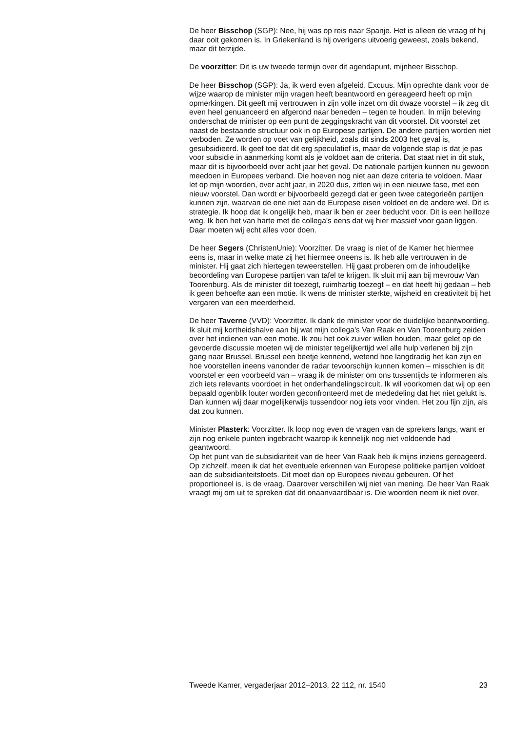De heer Bisschop (SGP): Nee, hij was op reis naar Spanje. Het is alleen de vraag of hij daar ooit gekomen is. In Griekenland is hij overigens uitvoerig geweest, zoals bekend, maar dit terzijde.
De voorzitter: Dit is uw tweede termijn over dit agendapunt, mijnheer Bisschop.
De heer Bisschop (SGP): Ja, ik werd even afgeleid. Excuus. Mijn oprechte dank voor de wijze waarop de minister mijn vragen heeft beantwoord en gereageerd heeft op mijn opmerkingen. Dit geeft mij vertrouwen in zijn volle inzet om dit dwaze voorstel – ik zeg dit even heel genuanceerd en afgerond naar beneden – tegen te houden. In mijn beleving onderschat de minister op een punt de zeggingskracht van dit voorstel. Dit voorstel zet naast de bestaande structuur ook in op Europese partijen. De andere partijen worden niet verboden. Ze worden op voet van gelijkheid, zoals dit sinds 2003 het geval is, gesubsidieerd. Ik geef toe dat dit erg speculatief is, maar de volgende stap is dat je pas voor subsidie in aanmerking komt als je voldoet aan de criteria. Dat staat niet in dit stuk, maar dit is bijvoorbeeld over acht jaar het geval. De nationale partijen kunnen nu gewoon meedoen in Europees verband. Die hoeven nog niet aan deze criteria te voldoen. Maar let op mijn woorden, over acht jaar, in 2020 dus, zitten wij in een nieuwe fase, met een nieuw voorstel. Dan wordt er bijvoorbeeld gezegd dat er geen twee categorieën partijen kunnen zijn, waarvan de ene niet aan de Europese eisen voldoet en de andere wel. Dit is strategie. Ik hoop dat ik ongelijk heb, maar ik ben er zeer beducht voor. Dit is een heilloze weg. Ik ben het van harte met de collega’s eens dat wij hier massief voor gaan liggen. Daar moeten wij echt alles voor doen.
De heer Segers (ChristenUnie): Voorzitter. De vraag is niet of de Kamer het hiermee eens is, maar in welke mate zij het hiermee oneens is. Ik heb alle vertrouwen in de minister. Hij gaat zich hiertegen teweerstellen. Hij gaat proberen om de inhoudelijke beoordeling van Europese partijen van tafel te krijgen. Ik sluit mij aan bij mevrouw Van Toorenburg. Als de minister dit toezegt, ruimhartig toezegt – en dat heeft hij gedaan – heb ik geen behoefte aan een motie. Ik wens de minister sterkte, wijsheid en creativiteit bij het vergaren van een meerderheid.
De heer Taverne (VVD): Voorzitter. Ik dank de minister voor de duidelijke beantwoording. Ik sluit mij kortheidshalve aan bij wat mijn collega’s Van Raak en Van Toorenburg zeiden over het indienen van een motie. Ik zou het ook zuiver willen houden, maar gelet op de gevoerde discussie moeten wij de minister tegelijkertijd wel alle hulp verlenen bij zijn gang naar Brussel. Brussel een beetje kennend, wetend hoe langdradig het kan zijn en hoe voorstellen ineens vanonder de radar tevoorschijn kunnen komen – misschien is dit voorstel er een voorbeeld van – vraag ik de minister om ons tussentijds te informeren als zich iets relevants voordoet in het onderhandelingscircuit. Ik wil voorkomen dat wij op een bepaald ogenblik louter worden geconfronteerd met de mededeling dat het niet gelukt is. Dan kunnen wij daar mogelijkerwijs tussendoor nog iets voor vinden. Het zou fijn zijn, als dat zou kunnen.
Minister Plasterk: Voorzitter. Ik loop nog even de vragen van de sprekers langs, want er zijn nog enkele punten ingebracht waarop ik kennelijk nog niet voldoende had geantwoord.
Op het punt van de subsidiariteit van de heer Van Raak heb ik mijns inziens gereageerd. Op zichzelf, meen ik dat het eventuele erkennen van Europese politieke partijen voldoet aan de subsidiariteitstoets. Dit moet dan op Europees niveau gebeuren. Of het proportioneel is, is de vraag. Daarover verschillen wij niet van mening. De heer Van Raak vraagt mij om uit te spreken dat dit onaanvaardbaar is. Die woorden neem ik niet over,
Tweede Kamer, vergaderjaar 2012–2013, 22 112, nr. 1540 23